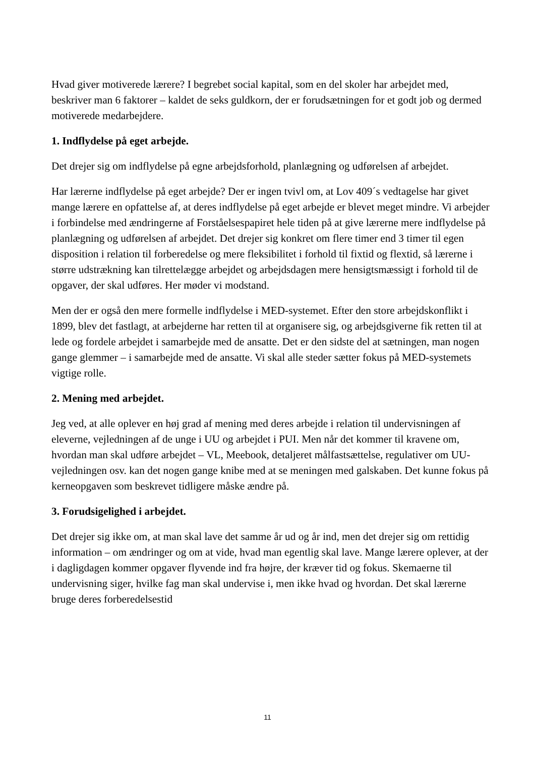Hvad giver motiverede lærere? I begrebet social kapital, som en del skoler har arbejdet med, beskriver man 6 faktorer – kaldet de seks guldkorn, der er forudsætningen for et godt job og dermed motiverede medarbejdere.
1. Indflydelse på eget arbejde.
Det drejer sig om indflydelse på egne arbejdsforhold, planlægning og udførelsen af arbejdet.
Har lærerne indflydelse på eget arbejde? Der er ingen tvivl om, at Lov 409´s vedtagelse har givet mange lærere en opfattelse af, at deres indflydelse på eget arbejde er blevet meget mindre. Vi arbejder i forbindelse med ændringerne af Forståelsespapiret hele tiden på at give lærerne mere indflydelse på planlægning og udførelsen af arbejdet. Det drejer sig konkret om flere timer end 3 timer til egen disposition i relation til forberedelse og mere fleksibilitet i forhold til fixtid og flextid, så lærerne i større udstrækning kan tilrettelægge arbejdet og arbejdsdagen mere hensigtsmæssigt i forhold til de opgaver, der skal udføres. Her møder vi modstand.
Men der er også den mere formelle indflydelse i MED-systemet. Efter den store arbejdskonflikt i 1899, blev det fastlagt, at arbejderne har retten til at organisere sig, og arbejdsgiverne fik retten til at lede og fordele arbejdet i samarbejde med de ansatte. Det er den sidste del at sætningen, man nogen gange glemmer – i samarbejde med de ansatte. Vi skal alle steder sætter fokus på MED-systemets vigtige rolle.
2. Mening med arbejdet.
Jeg ved, at alle oplever en høj grad af mening med deres arbejde i relation til undervisningen af eleverne, vejledningen af de unge i UU og arbejdet i PUI. Men når det kommer til kravene om, hvordan man skal udføre arbejdet – VL, Meebook, detaljeret målfastsættelse, regulativer om UU-vejledningen osv. kan det nogen gange knibe med at se meningen med galskaben. Det kunne fokus på kerneopgaven som beskrevet tidligere måske ændre på.
3. Forudsigelighed i arbejdet.
Det drejer sig ikke om, at man skal lave det samme år ud og år ind, men det drejer sig om rettidig information – om ændringer og om at vide, hvad man egentlig skal lave. Mange lærere oplever, at der i dagligdagen kommer opgaver flyvende ind fra højre, der kræver tid og fokus. Skemaerne til undervisning siger, hvilke fag man skal undervise i, men ikke hvad og hvordan. Det skal lærerne bruge deres forberedelsestid
11